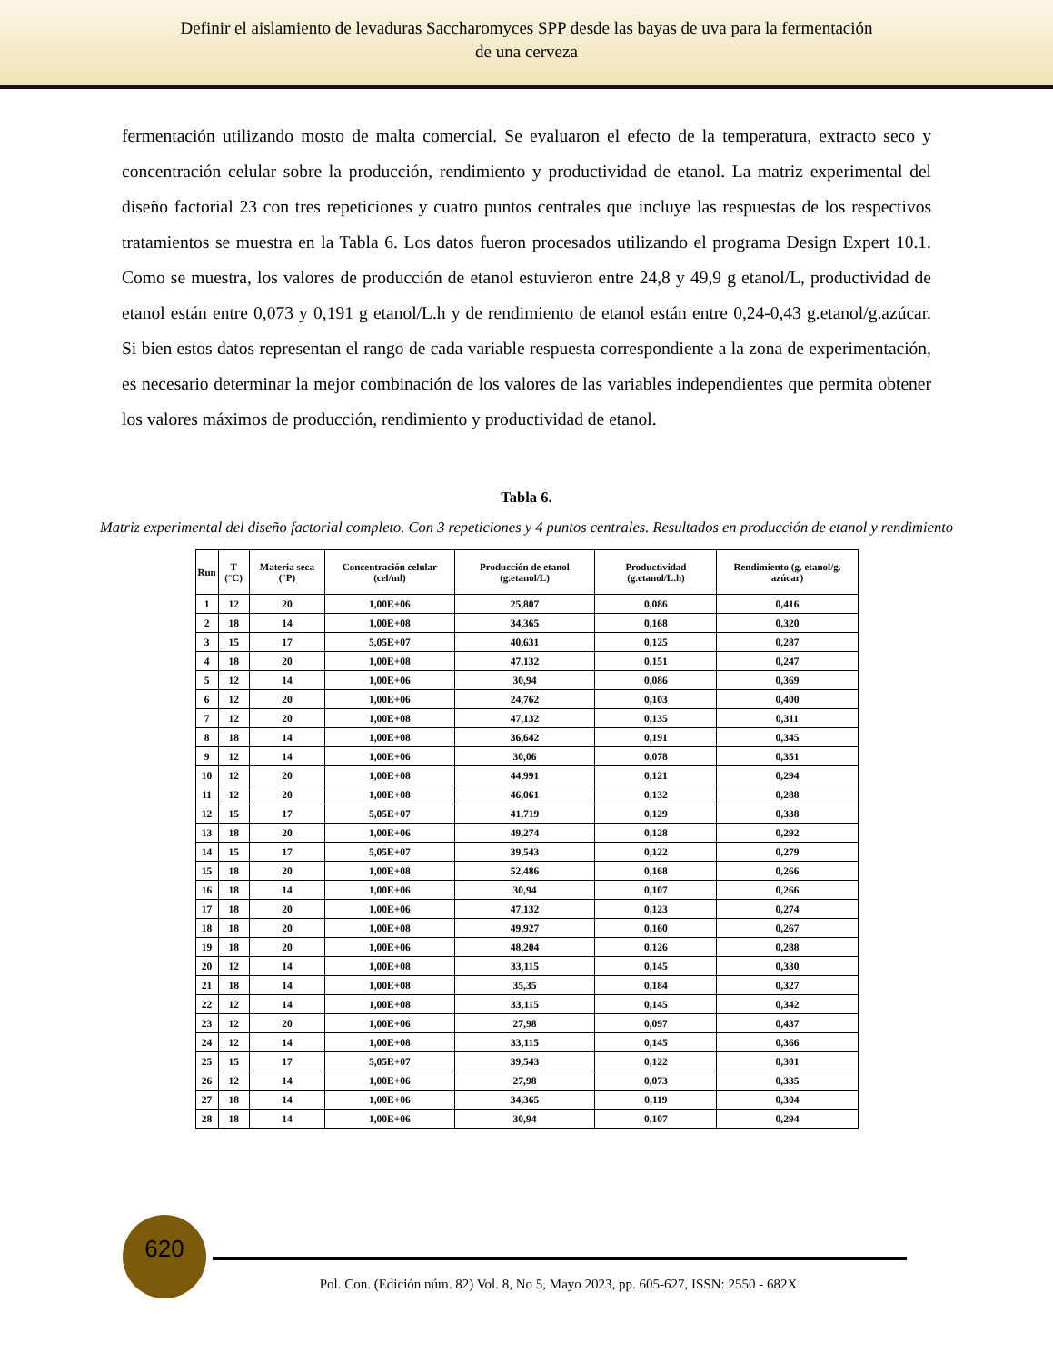Definir el aislamiento de levaduras Saccharomyces SPP desde las bayas de uva para la fermentación
de una cerveza
fermentación utilizando mosto de malta comercial. Se evaluaron el efecto de la temperatura, extracto seco y concentración celular sobre la producción, rendimiento y productividad de etanol. La matriz experimental del diseño factorial 23 con tres repeticiones y cuatro puntos centrales que incluye las respuestas de los respectivos tratamientos se muestra en la Tabla 6. Los datos fueron procesados utilizando el programa Design Expert 10.1. Como se muestra, los valores de producción de etanol estuvieron entre 24,8 y 49,9 g etanol/L, productividad de etanol están entre 0,073 y 0,191 g etanol/L.h y de rendimiento de etanol están entre 0,24-0,43 g.etanol/g.azúcar. Si bien estos datos representan el rango de cada variable respuesta correspondiente a la zona de experimentación, es necesario determinar la mejor combinación de los valores de las variables independientes que permita obtener los valores máximos de producción, rendimiento y productividad de etanol.
Tabla 6.
Matriz experimental del diseño factorial completo. Con 3 repeticiones y 4 puntos centrales. Resultados en producción de etanol y rendimiento
| Run | T (°C) | Materia seca (°P) | Concentración celular (cel/ml) | Producción de etanol (g.etanol/L) | Productividad (g.etanol/L.h) | Rendimiento (g. etanol/g. azúcar) |
| --- | --- | --- | --- | --- | --- | --- |
| 1 | 12 | 20 | 1,00E+06 | 25,807 | 0,086 | 0,416 |
| 2 | 18 | 14 | 1,00E+08 | 34,365 | 0,168 | 0,320 |
| 3 | 15 | 17 | 5,05E+07 | 40,631 | 0,125 | 0,287 |
| 4 | 18 | 20 | 1,00E+08 | 47,132 | 0,151 | 0,247 |
| 5 | 12 | 14 | 1,00E+06 | 30,94 | 0,086 | 0,369 |
| 6 | 12 | 20 | 1,00E+06 | 24,762 | 0,103 | 0,400 |
| 7 | 12 | 20 | 1,00E+08 | 47,132 | 0,135 | 0,311 |
| 8 | 18 | 14 | 1,00E+08 | 36,642 | 0,191 | 0,345 |
| 9 | 12 | 14 | 1,00E+06 | 30,06 | 0,078 | 0,351 |
| 10 | 12 | 20 | 1,00E+08 | 44,991 | 0,121 | 0,294 |
| 11 | 12 | 20 | 1,00E+08 | 46,061 | 0,132 | 0,288 |
| 12 | 15 | 17 | 5,05E+07 | 41,719 | 0,129 | 0,338 |
| 13 | 18 | 20 | 1,00E+06 | 49,274 | 0,128 | 0,292 |
| 14 | 15 | 17 | 5,05E+07 | 39,543 | 0,122 | 0,279 |
| 15 | 18 | 20 | 1,00E+08 | 52,486 | 0,168 | 0,266 |
| 16 | 18 | 14 | 1,00E+06 | 30,94 | 0,107 | 0,266 |
| 17 | 18 | 20 | 1,00E+06 | 47,132 | 0,123 | 0,274 |
| 18 | 18 | 20 | 1,00E+08 | 49,927 | 0,160 | 0,267 |
| 19 | 18 | 20 | 1,00E+06 | 48,204 | 0,126 | 0,288 |
| 20 | 12 | 14 | 1,00E+08 | 33,115 | 0,145 | 0,330 |
| 21 | 18 | 14 | 1,00E+08 | 35,35 | 0,184 | 0,327 |
| 22 | 12 | 14 | 1,00E+08 | 33,115 | 0,145 | 0,342 |
| 23 | 12 | 20 | 1,00E+06 | 27,98 | 0,097 | 0,437 |
| 24 | 12 | 14 | 1,00E+08 | 33,115 | 0,145 | 0,366 |
| 25 | 15 | 17 | 5,05E+07 | 39,543 | 0,122 | 0,301 |
| 26 | 12 | 14 | 1,00E+06 | 27,98 | 0,073 | 0,335 |
| 27 | 18 | 14 | 1,00E+06 | 34,365 | 0,119 | 0,304 |
| 28 | 18 | 14 | 1,00E+06 | 30,94 | 0,107 | 0,294 |
620
Pol. Con. (Edición núm. 82) Vol. 8, No 5, Mayo 2023, pp. 605-627, ISSN: 2550 - 682X